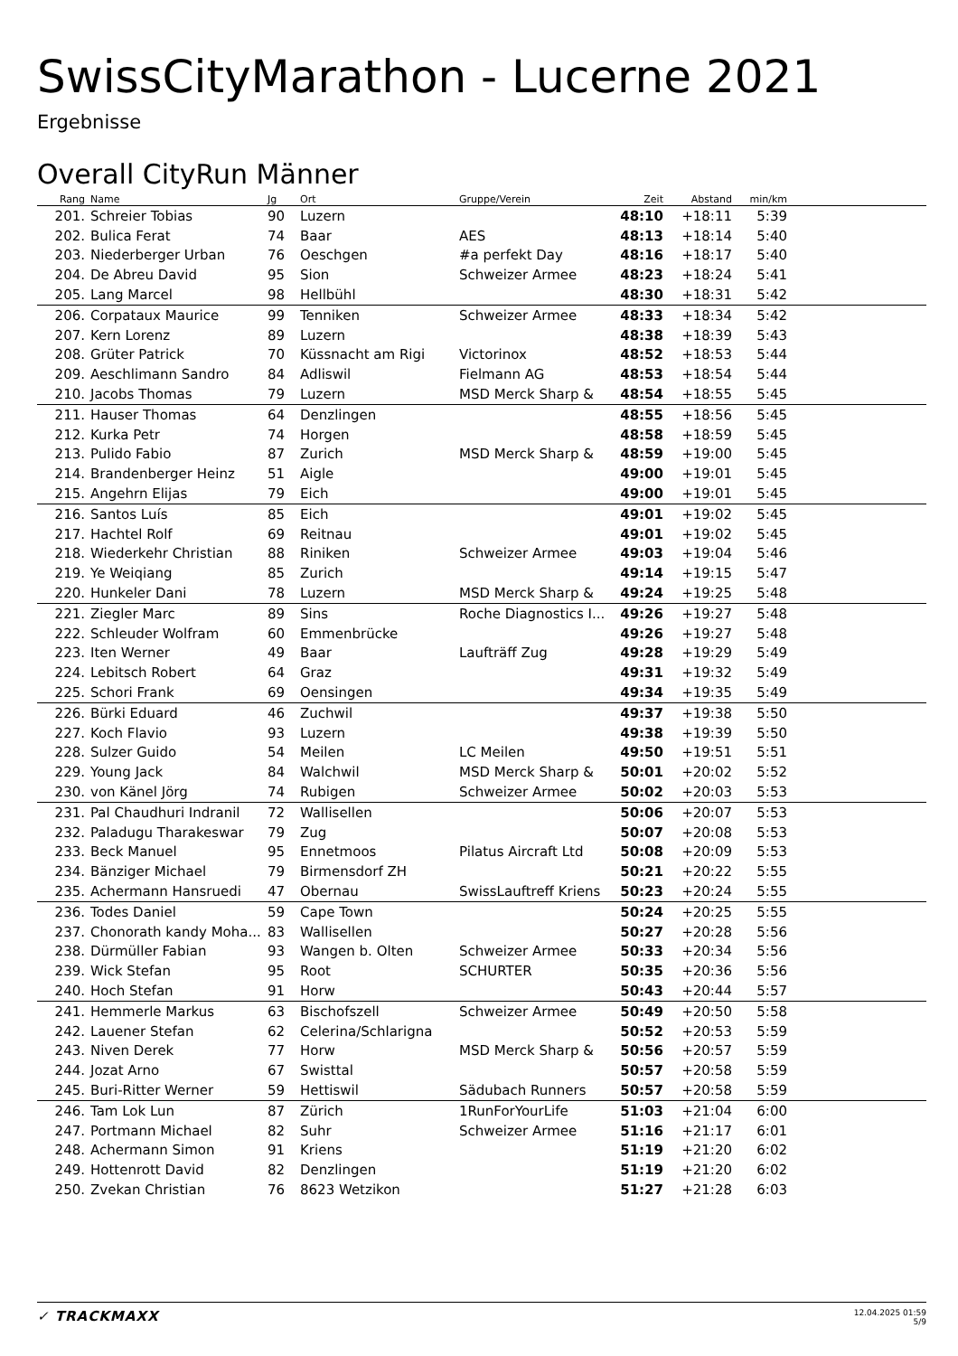SwissCityMarathon - Lucerne 2021
Ergebnisse
Overall CityRun Männer
| Rang | Name | Jg | Ort | Gruppe/Verein | Zeit | Abstand | min/km | |
| --- | --- | --- | --- | --- | --- | --- | --- | --- |
| 201. | Schreier Tobias | 90 | Luzern | | 48:10 | +18:11 | 5:39 | |
| 202. | Bulica Ferat | 74 | Baar | AES | 48:13 | +18:14 | 5:40 | |
| 203. | Niederberger Urban | 76 | Oeschgen | #a perfekt Day | 48:16 | +18:17 | 5:40 | |
| 204. | De Abreu David | 95 | Sion | Schweizer Armee | 48:23 | +18:24 | 5:41 | |
| 205. | Lang Marcel | 98 | Hellbühl | | 48:30 | +18:31 | 5:42 | |
| 206. | Corpataux Maurice | 99 | Tenniken | Schweizer Armee | 48:33 | +18:34 | 5:42 | |
| 207. | Kern Lorenz | 89 | Luzern | | 48:38 | +18:39 | 5:43 | |
| 208. | Grüter Patrick | 70 | Küssnacht am Rigi | Victorinox | 48:52 | +18:53 | 5:44 | |
| 209. | Aeschlimann Sandro | 84 | Adliswil | Fielmann AG | 48:53 | +18:54 | 5:44 | |
| 210. | Jacobs Thomas | 79 | Luzern | MSD Merck Sharp & | 48:54 | +18:55 | 5:45 | |
| 211. | Hauser Thomas | 64 | Denzlingen | | 48:55 | +18:56 | 5:45 | |
| 212. | Kurka Petr | 74 | Horgen | | 48:58 | +18:59 | 5:45 | |
| 213. | Pulido Fabio | 87 | Zurich | MSD Merck Sharp & | 48:59 | +19:00 | 5:45 | |
| 214. | Brandenberger Heinz | 51 | Aigle | | 49:00 | +19:01 | 5:45 | |
| 215. | Angehrn Elijas | 79 | Eich | | 49:00 | +19:01 | 5:45 | |
| 216. | Santos Luís | 85 | Eich | | 49:01 | +19:02 | 5:45 | |
| 217. | Hachtel Rolf | 69 | Reitnau | | 49:01 | +19:02 | 5:45 | |
| 218. | Wiederkehr Christian | 88 | Riniken | Schweizer Armee | 49:03 | +19:04 | 5:46 | |
| 219. | Ye Weiqiang | 85 | Zurich | | 49:14 | +19:15 | 5:47 | |
| 220. | Hunkeler Dani | 78 | Luzern | MSD Merck Sharp & | 49:24 | +19:25 | 5:48 | |
| 221. | Ziegler Marc | 89 | Sins | Roche Diagnostics I... | 49:26 | +19:27 | 5:48 | |
| 222. | Schleuder Wolfram | 60 | Emmenbrücke | | 49:26 | +19:27 | 5:48 | |
| 223. | Iten Werner | 49 | Baar | Laufträff Zug | 49:28 | +19:29 | 5:49 | |
| 224. | Lebitsch Robert | 64 | Graz | | 49:31 | +19:32 | 5:49 | |
| 225. | Schori Frank | 69 | Oensingen | | 49:34 | +19:35 | 5:49 | |
| 226. | Bürki Eduard | 46 | Zuchwil | | 49:37 | +19:38 | 5:50 | |
| 227. | Koch Flavio | 93 | Luzern | | 49:38 | +19:39 | 5:50 | |
| 228. | Sulzer Guido | 54 | Meilen | LC Meilen | 49:50 | +19:51 | 5:51 | |
| 229. | Young Jack | 84 | Walchwil | MSD Merck Sharp & | 50:01 | +20:02 | 5:52 | |
| 230. | von Känel Jörg | 74 | Rubigen | Schweizer Armee | 50:02 | +20:03 | 5:53 | |
| 231. | Pal Chaudhuri Indranil | 72 | Wallisellen | | 50:06 | +20:07 | 5:53 | |
| 232. | Paladugu Tharakeswar | 79 | Zug | | 50:07 | +20:08 | 5:53 | |
| 233. | Beck Manuel | 95 | Ennetmoos | Pilatus Aircraft Ltd | 50:08 | +20:09 | 5:53 | |
| 234. | Bänziger Michael | 79 | Birmensdorf ZH | | 50:21 | +20:22 | 5:55 | |
| 235. | Achermann Hansruedi | 47 | Obernau | SwissLauftreff Kriens | 50:23 | +20:24 | 5:55 | |
| 236. | Todes Daniel | 59 | Cape Town | | 50:24 | +20:25 | 5:55 | |
| 237. | Chonorath kandy Moha... | 83 | Wallisellen | | 50:27 | +20:28 | 5:56 | |
| 238. | Dürmüller Fabian | 93 | Wangen b. Olten | Schweizer Armee | 50:33 | +20:34 | 5:56 | |
| 239. | Wick Stefan | 95 | Root | SCHURTER | 50:35 | +20:36 | 5:56 | |
| 240. | Hoch Stefan | 91 | Horw | | 50:43 | +20:44 | 5:57 | |
| 241. | Hemmerle Markus | 63 | Bischofszell | Schweizer Armee | 50:49 | +20:50 | 5:58 | |
| 242. | Lauener Stefan | 62 | Celerina/Schlarigna | | 50:52 | +20:53 | 5:59 | |
| 243. | Niven Derek | 77 | Horw | MSD Merck Sharp & | 50:56 | +20:57 | 5:59 | |
| 244. | Jozat Arno | 67 | Swisttal | | 50:57 | +20:58 | 5:59 | |
| 245. | Buri-Ritter Werner | 59 | Hettiswil | Sädubach Runners | 50:57 | +20:58 | 5:59 | |
| 246. | Tam Lok Lun | 87 | Zürich | 1RunForYourLife | 51:03 | +21:04 | 6:00 | |
| 247. | Portmann Michael | 82 | Suhr | Schweizer Armee | 51:16 | +21:17 | 6:01 | |
| 248. | Achermann Simon | 91 | Kriens | | 51:19 | +21:20 | 6:02 | |
| 249. | Hottenrott David | 82 | Denzlingen | | 51:19 | +21:20 | 6:02 | |
| 250. | Zvekan Christian | 76 | 8623 Wetzikon | | 51:27 | +21:28 | 6:03 | |
✓ TRACKMAXX
12.04.2025 01:59
5/9